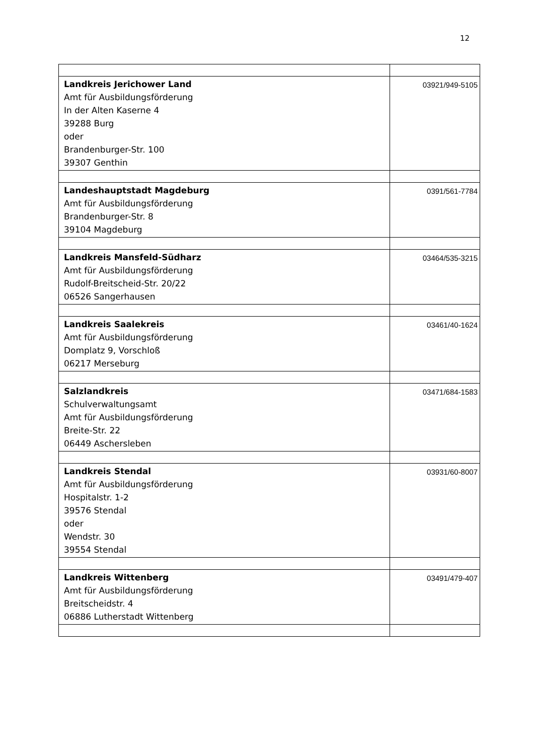12
| Landkreis Jerichower Land Amt für Ausbildungsförderung In der Alten Kaserne 4 39288 Burg oder Brandenburger-Str. 100 39307 Genthin | 03921/949-5105 |
| Landeshauptstadt Magdeburg Amt für Ausbildungsförderung Brandenburger-Str. 8 39104 Magdeburg | 0391/561-7784 |
| Landkreis Mansfeld-Südharz Amt für Ausbildungsförderung Rudolf-Breitscheid-Str. 20/22 06526 Sangerhausen | 03464/535-3215 |
| Landkreis Saalekreis Amt für Ausbildungsförderung Domplatz 9, Vorschloß 06217 Merseburg | 03461/40-1624 |
| Salzlandkreis Schulverwaltungsamt Amt für Ausbildungsförderung Breite-Str. 22 06449 Aschersleben | 03471/684-1583 |
| Landkreis Stendal Amt für Ausbildungsförderung Hospitalstr. 1-2 39576 Stendal oder Wendstr. 30 39554 Stendal | 03931/60-8007 |
| Landkreis Wittenberg Amt für Ausbildungsförderung Breitscheidstr. 4 06886 Lutherstadt Wittenberg | 03491/479-407 |